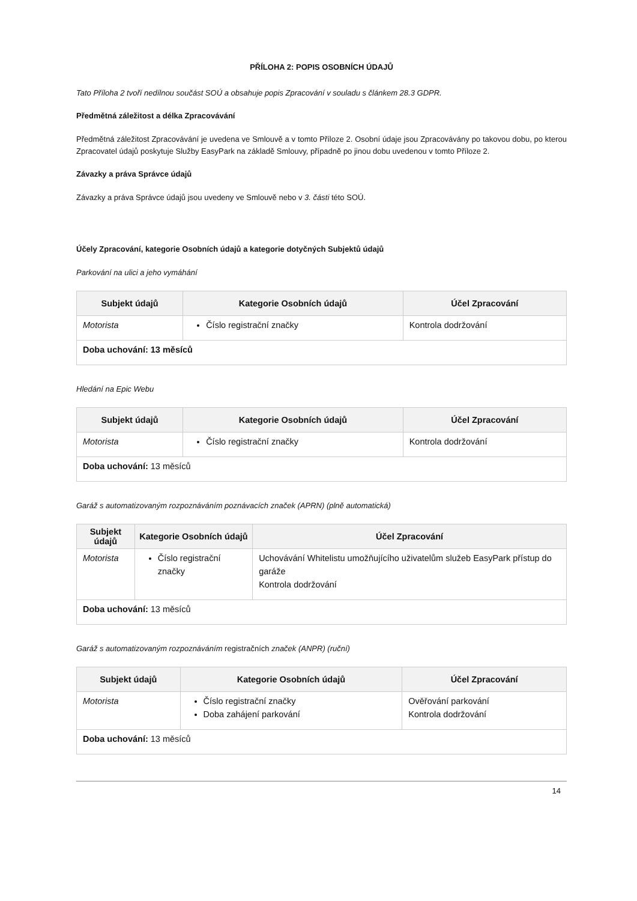PŘÍLOHA 2: POPIS OSOBNÍCH ÚDAJŮ
Tato Příloha 2 tvoří nedílnou součást SOÚ a obsahuje popis Zpracování v souladu s článkem 28.3 GDPR.
Předmětná záležitost a délka Zpracovávání
Předmětná záležitost Zpracovávání je uvedena ve Smlouvě a v tomto Příloze 2. Osobní údaje jsou Zpracovávány po takovou dobu, po kterou Zpracovatel údajů poskytuje Služby EasyPark na základě Smlouvy, případně po jinou dobu uvedenou v tomto Příloze 2.
Závazky a práva Správce údajů
Závazky a práva Správce údajů jsou uvedeny ve Smlouvě nebo v 3. části této SOÚ.
Účely Zpracování, kategorie Osobních údajů a kategorie dotyčných Subjektů údajů
Parkování na ulici a jeho vymáhání
| Subjekt údajů | Kategorie Osobních údajů | Účel Zpracování |
| --- | --- | --- |
| Motorista | Číslo registrační značky | Kontrola dodržování |
| Doba uchování: 13 měsíců | | |
Hledání na Epic Webu
| Subjekt údajů | Kategorie Osobních údajů | Účel Zpracování |
| --- | --- | --- |
| Motorista | Číslo registrační značky | Kontrola dodržování |
| Doba uchování: 13 měsíců | | |
Garáž s automatizovaným rozpoznáváním poznávacích značek (APRN) (plně automatická)
| Subjekt údajů | Kategorie Osobních údajů | Účel Zpracování |
| --- | --- | --- |
| Motorista | Číslo registrační značky | Uchovávání Whitelistu umožňujícího uživatelům služeb EasyPark přístup do garáže Kontrola dodržování |
| Doba uchování: 13 měsíců | | |
Garáž s automatizovaným rozpoznáváním registračních značek (ANPR) (ruční)
| Subjekt údajů | Kategorie Osobních údajů | Účel Zpracování |
| --- | --- | --- |
| Motorista | Číslo registrační značky Doba zahájení parkování | Ověřování parkování Kontrola dodržování |
| Doba uchování: 13 měsíců | | |
14